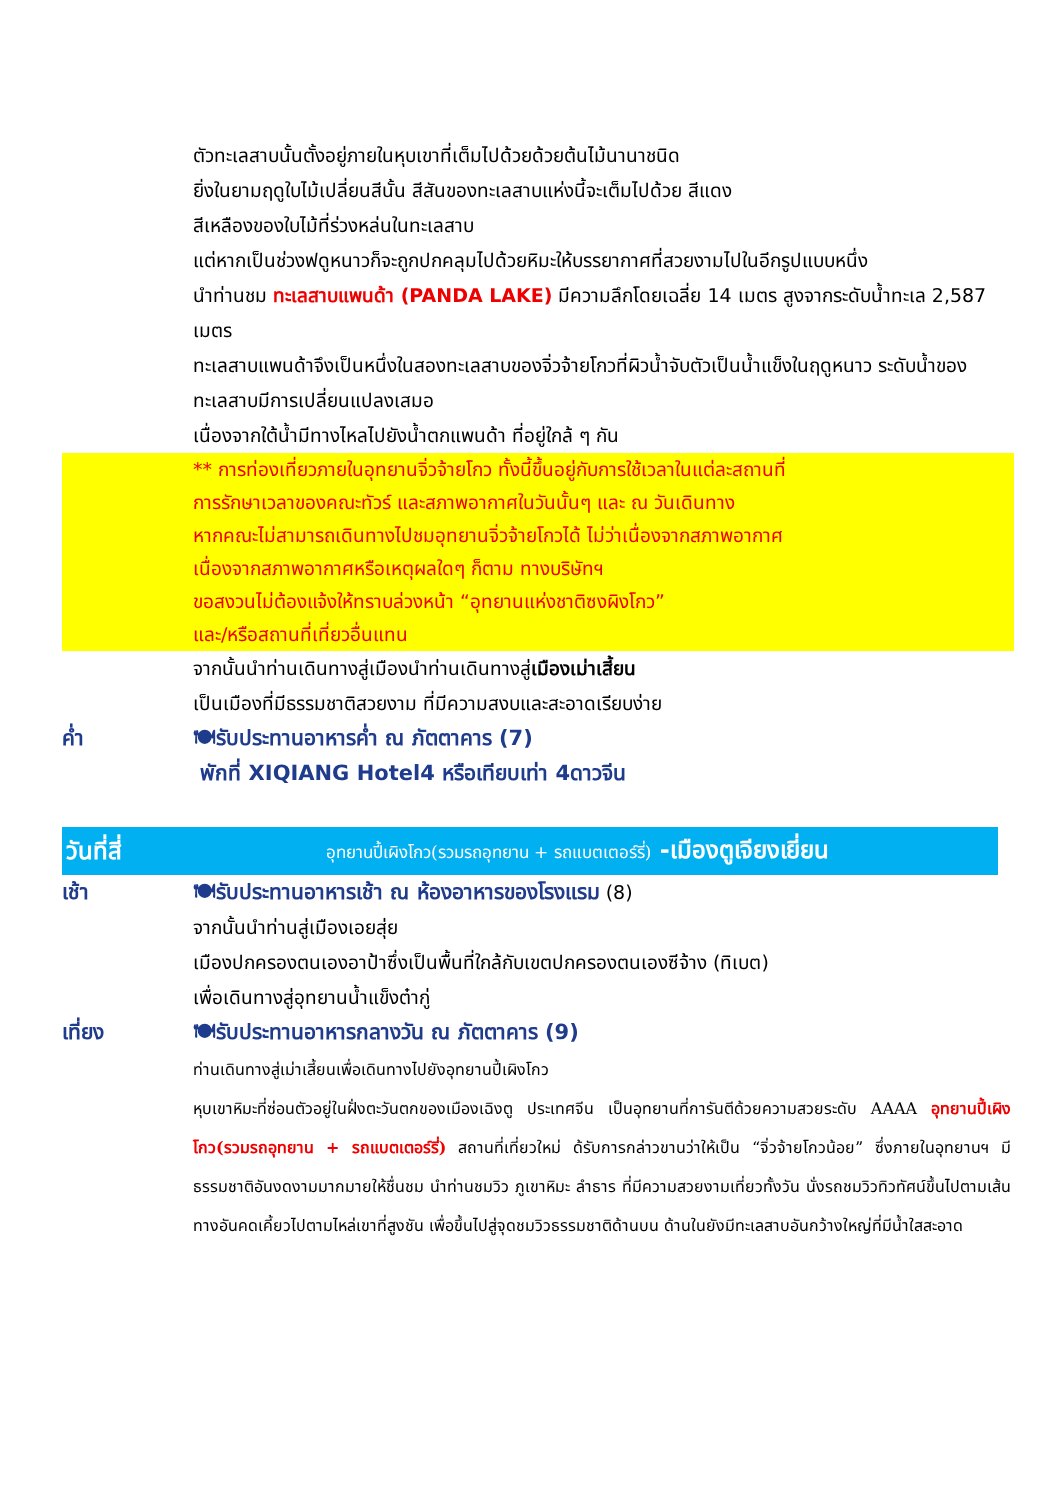ตัวทะเลสาบนั้นตั้งอยู่ภายในหุบเขาที่เต็มไปด้วยด้วยต้นไม้นานาชนิด
ยิ่งในยามฤดูใบไม้เปลี่ยนสีนั้น สีสันของทะเลสาบแห่งนี้จะเต็มไปด้วย สีแดง
สีเหลืองของใบไม้ที่ร่วงหล่นในทะเลสาบ
แต่หากเป็นช่วงฟดูหนาวก็จะถูกปกคลุมไปด้วยหิมะให้บรรยากาศที่สวยงามไปในอีกรูปแบบหนึ่ง
นำท่านชม ทะเลสาบแพนด้า (PANDA LAKE) มีความลึกโดยเฉลี่ย 14 เมตร สูงจากระดับน้ำทะเล 2,587 เมตร
ทะเลสาบแพนด้าจึงเป็นหนึ่งในสองทะเลสาบของจิ่วจ้ายโกวที่ผิวน้ำจับตัวเป็นน้ำแข็งในฤดูหนาว ระดับน้ำของทะเลสาบมีการเปลี่ยนแปลงเสมอ
เนื่องจากใต้น้ำมีทางไหลไปยังน้ำตกแพนด้า ที่อยู่ใกล้ ๆ กัน
** การท่องเที่ยวภายในอุทยานจิ่วจ้ายโกว ทั้งนี้ขึ้นอยู่กับการใช้เวลาในแต่ละสถานที่
การรักษาเวลาของคณะทัวร์ และสภาพอากาศในวันนั้นๆ และ ณ วันเดินทาง
หากคณะไม่สามารถเดินทางไปชมอุทยานจิ่วจ้ายโกวได้ ไม่ว่าเนื่องจากสภาพอากาศ
เนื่องจากสภาพอากาศหรือเหตุผลใดๆ ก็ตาม ทางบริษัทฯ
ขอสงวนไม่ต้องแจ้งให้ทราบล่วงหน้า “อุทยานแห่งชาติซงผิงโกว”
และ/หรือสถานที่เที่ยวอื่นแทน
จากนั้นนำท่านเดินทางสู่เมืองนำท่านเดินทางสู่เมืองเม่าเสี้ยน
เป็นเมืองที่มีธรรมชาติสวยงาม ที่มีความสงบและสะอาดเรียบง่าย
ค่ำ 🍽รับประทานอาหารค่ำ ณ ภัตตาคาร (7)
พักที่ XIQIANG Hotel4 หรือเทียบเท่า 4ดาวจีน
วันที่สี่ อุทยานปี้เผิงโกว(รวมรถอุทยาน + รถแบตเตอร์รี่) -เมืองตูเจียงเยี่ยน
เช้า 🍽รับประทานอาหารเช้า ณ ห้องอาหารของโรงแรม (8)
จากนั้นนำท่านสู่เมืองเอยสุ่ย
เมืองปกครองตนเองอาป้าซึ่งเป็นพื้นที่ใกล้กับเขตปกครองตนเองซีจ้าง (ทิเบต)
เพื่อเดินทางสู่อุทยานน้ำแข็งต๋ากู่
เที่ยง 🍽รับประทานอาหารกลางวัน ณ ภัตตาคาร (9)
ท่านเดินทางสู่เม่าเสี้ยนเพื่อเดินทางไปยังอุทยานปี้เผิงโกว
หุบเขาหิมะที่ซ่อนตัวอยู่ในฝั่งตะวันตกของเมืองเฉิงตู ประเทศจีน เป็นอุทยานที่การันตีด้วยความสวยระดับ AAAA อุทยานปี้เผิงโกว(รวมรถอุทยาน + รถแบตเตอร์รี่) สถานที่เที่ยวใหม่ ด้รับการกล่าวขานว่าให้เป็น “จิ่วจ้ายโกวน้อย” ซึ่งภายในอุทยานฯ มีธรรมชาติอันงดงามมากมายให้ชื่นชม นำท่านชมวิว ภูเขาหิมะ ลำธาร ที่มีความสวยงามเที่ยวทั้งวัน นั่งรถชมวิวทิวทัศน์ขึ้นไปตามเส้นทางอันคดเคี้ยวไปตามไหล่เขาที่สูงชัน เพื่อขึ้นไปสู่จุดชมวิวธรรมชาติด้านบน ด้านในยังมีทะเลสาบอันกว้างใหญ่ที่มีน้ำใสสะอาด